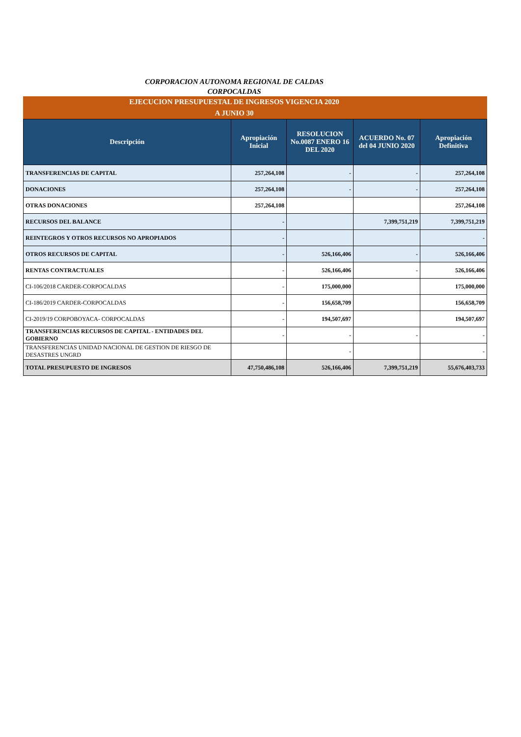CORPORACION AUTONOMA REGIONAL DE CALDAS
CORPOCALDAS
EJECUCION PRESUPUESTAL DE INGRESOS VIGENCIA 2020
A JUNIO 30
| Descripción | Apropiación Inicial | RESOLUCION No.0087 ENERO 16 DEL 2020 | ACUERDO No. 07 del 04 JUNIO 2020 | Apropiación Definitiva |
| --- | --- | --- | --- | --- |
| TRANSFERENCIAS DE CAPITAL | 257,264,108 | - | - | 257,264,108 |
| DONACIONES | 257,264,108 | - | - | 257,264,108 |
| OTRAS DONACIONES | 257,264,108 | | | 257,264,108 |
| RECURSOS DEL BALANCE | - | | 7,399,751,219 | 7,399,751,219 |
| REINTEGROS Y OTROS RECURSOS NO APROPIADOS | - | | | - |
| OTROS RECURSOS DE CAPITAL | - | 526,166,406 | - | 526,166,406 |
| RENTAS CONTRACTUALES | - | 526,166,406 | - | 526,166,406 |
| CI-106/2018 CARDER-CORPOCALDAS | - | 175,000,000 | | 175,000,000 |
| CI-186/2019 CARDER-CORPOCALDAS | - | 156,658,709 | | 156,658,709 |
| CI-2019/19 CORPOBOYACA- CORPOCALDAS | - | 194,507,697 | | 194,507,697 |
| TRANSFERENCIAS RECURSOS DE CAPITAL - ENTIDADES DEL GOBIERNO | - | - | - | - |
| TRANSFERENCIAS UNIDAD NACIONAL DE GESTION DE RIESGO DE DESASTRES UNGRD | | - | | - |
| TOTAL PRESUPUESTO DE INGRESOS | 47,750,486,108 | 526,166,406 | 7,399,751,219 | 55,676,403,733 |